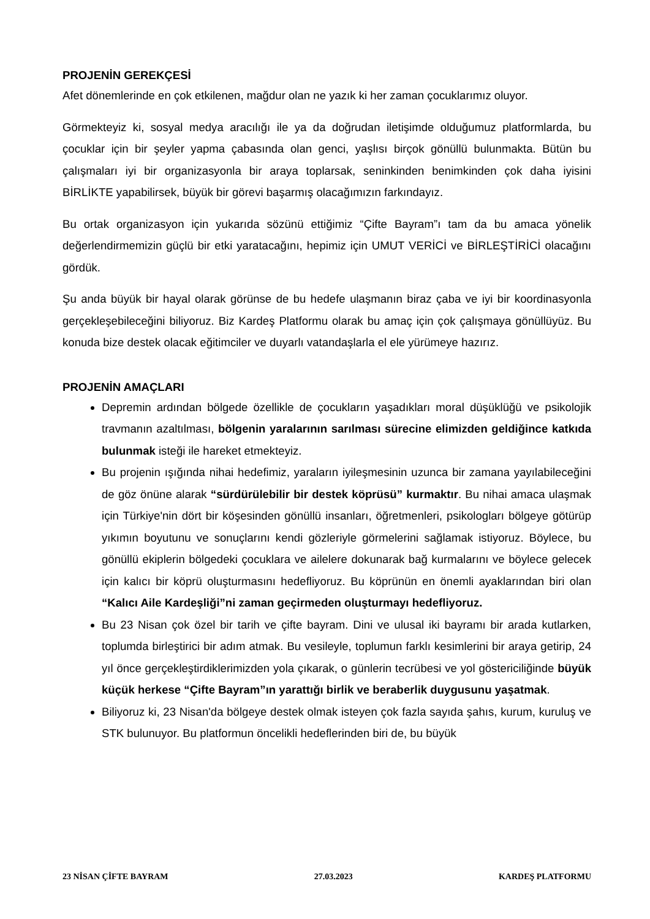PROJENİN GEREKÇESİ
Afet dönemlerinde en çok etkilenen, mağdur olan ne yazık ki her zaman çocuklarımız oluyor.
Görmekteyiz ki, sosyal medya aracılığı ile ya da doğrudan iletişimde olduğumuz platformlarda, bu çocuklar için bir şeyler yapma çabasında olan genci, yaşlısı birçok gönüllü bulunmakta. Bütün bu çalışmaları iyi bir organizasyonla bir araya toplarsak, seninkinden benimkinden çok daha iyisini BİRLİKTE yapabilirsek, büyük bir görevi başarmış olacağımızın farkındayız.
Bu ortak organizasyon için yukarıda sözünü ettiğimiz “Çifte Bayram”ı tam da bu amaca yönelik değerlendirmemizin güçlü bir etki yaratacağını, hepimiz için UMUT VERİCİ ve BİRLEŞTİRİCİ olacağını gördük.
Şu anda büyük bir hayal olarak görünse de bu hedefe ulaşmanın biraz çaba ve iyi bir koordinasyonla gerçekleşebileceğini biliyoruz. Biz Kardeş Platformu olarak bu amaç için çok çalışmaya gönüllüyüz. Bu konuda bize destek olacak eğitimciler ve duyarlı vatandaşlarla el ele yürümeye hazırız.
PROJENİN AMAÇLARI
Depremin ardından bölgede özellikle de çocukların yaşadıkları moral düşüklüğü ve psikolojik travmanın azaltılması, bölgenin yaralarının sarılması sürecine elimizden geldiğince katkıda bulunmak isteği ile hareket etmekteyiz.
Bu projenin ışığında nihai hedefimiz, yaraların iyileşmesinin uzunca bir zamana yayılabileceğini de göz önüne alarak “sürdürülebilir bir destek köprüsü” kurmaktır. Bu nihai amaca ulaşmak için Türkiye'nin dört bir köşesinden gönüllü insanları, öğretmenleri, psikologları bölgeye götürüp yıkımın boyutunu ve sonuçlarını kendi gözleriyle görmelerini sağlamak istiyoruz. Böylece, bu gönüllü ekiplerin bölgedeki çocuklara ve ailelere dokunarak bağ kurmalarını ve böylece gelecek için kalıcı bir köprü oluşturmasını hedefliyoruz. Bu köprünün en önemli ayaklarından biri olan “Kalıcı Aile Kardeşliği”ni zaman geçirmeden oluşturmayı hedefliyoruz.
Bu 23 Nisan çok özel bir tarih ve çifte bayram. Dini ve ulusal iki bayramı bir arada kutlarken, toplumda birleştirici bir adım atmak. Bu vesileyle, toplumun farklı kesimlerini bir araya getirip, 24 yıl önce gerçekleştirdiklerimizden yola çıkarak, o günlerin tecrübesi ve yol göstericiliğinde büyük küçük herkese “Çifte Bayram”ın yarattığı birlik ve beraberlik duygusunu yaşatmak.
Biliyoruz ki, 23 Nisan'da bölgeye destek olmak isteyen çok fazla sayıda şahıs, kurum, kuruluş ve STK bulunuyor. Bu platformun öncelikli hedeflerinden biri de, bu büyük
23 NİSAN ÇİFTE BAYRAM 27.03.2023 KARDEŞ PLATFORMU